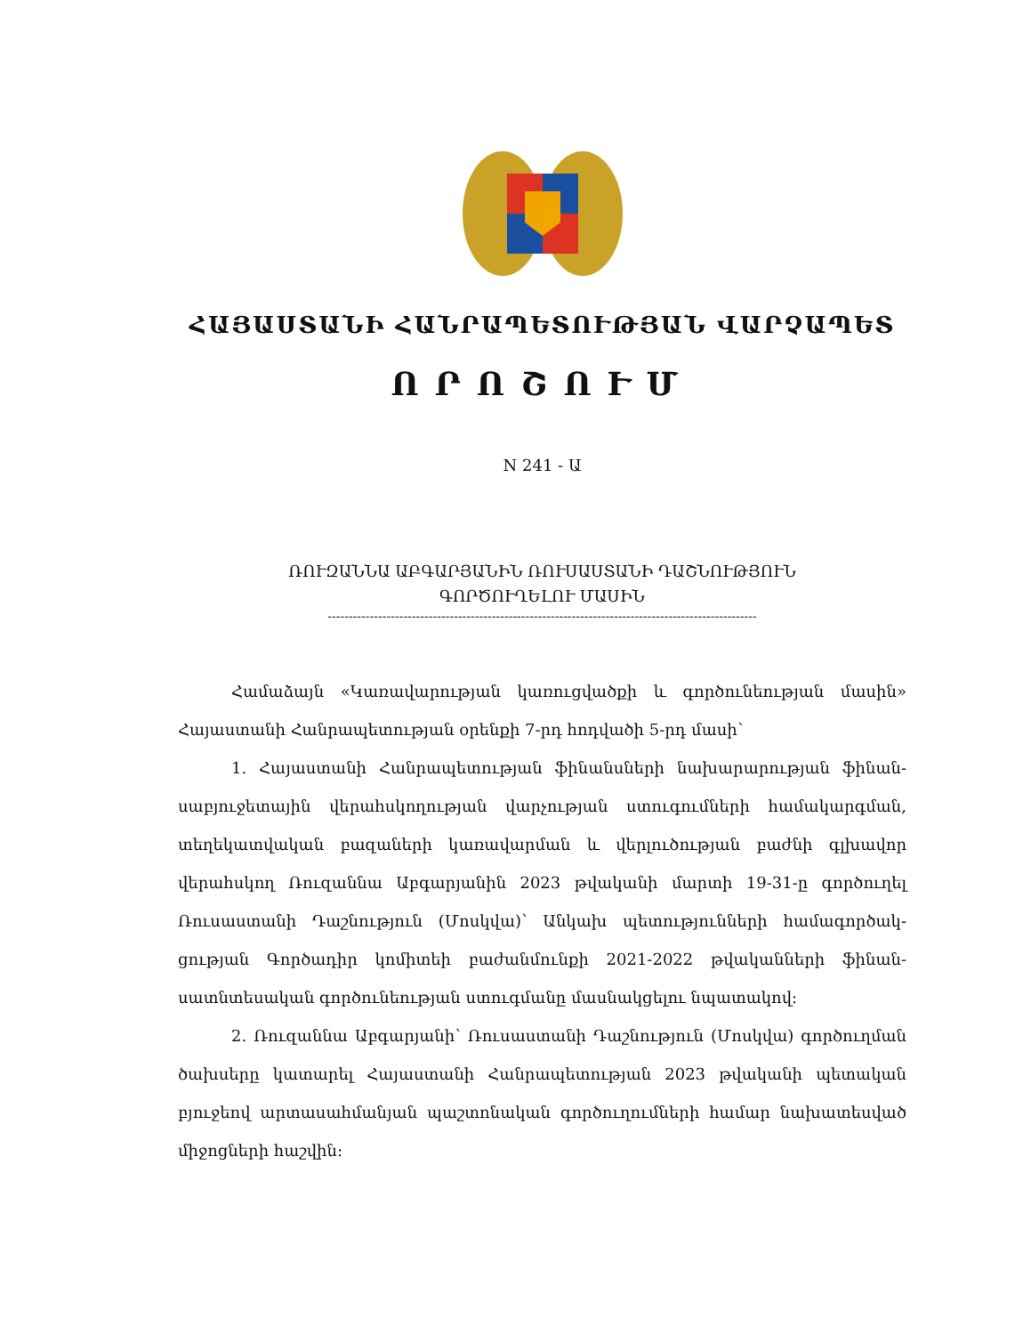ՀԱՅԱՍՏԱՆԻ ՀԱՆՐԱՊԵՏՈՒԹՅԱՆ ՎԱՐՉԱՊԵՏ
ՈՐՈՇՈՒՄ
N 241 - Ա
ՌՈՒԶԱՆՆԱ ԱԲԳԱՐՅԱՆԻՆ ՌՈՒՍԱՍՏԱՆԻ ԴԱՇՆՈՒԹՅՈՒՆ
ԳՈՐԾՈՒՂԵԼՈՒ ՄԱՍԻՆ
------------------------------------------------------------------------------------------------------
Համաձայն «Կառավարության կառուցվածքի և գործունեության մասին» Հայաստանի Հանրապետության օրենքի 7-րդ հոդվածի 5-րդ մասի՝
1. Հայաստանի Հանրապետության ֆինանսների նախարարության ֆինան­սաբյուջետային վերահսկողության վարչության ստուգումների համակարգման, տեղեկատվական բազաների կառավարման և վերլուծության բաժնի գլխավոր վերահսկող Ռուզաննա Աբգարյանին 2023 թվականի մարտի 19-31-ը գործուղել Ռուսաստանի Դաշնություն (Մոսկվա)՝ Անկախ պետությունների համագործակ­ցության Գործադիր կոմիտեի բաժանմունքի 2021-2022 թվականների ֆինան­սատնտեսական գործունեության ստուգմանը մասնակցելու նպատակով:
2. Ռուզաննա Աբգարյանի՝ Ռուսաստանի Դաշնություն (Մոսկվա) գործուղման ծախսերը կատարել Հայաստանի Հանրապետության 2023 թվականի պետական բյուջեով արտասահմանյան պաշտոնական գործուղումների համար նախատեսված միջոցների հաշվին: